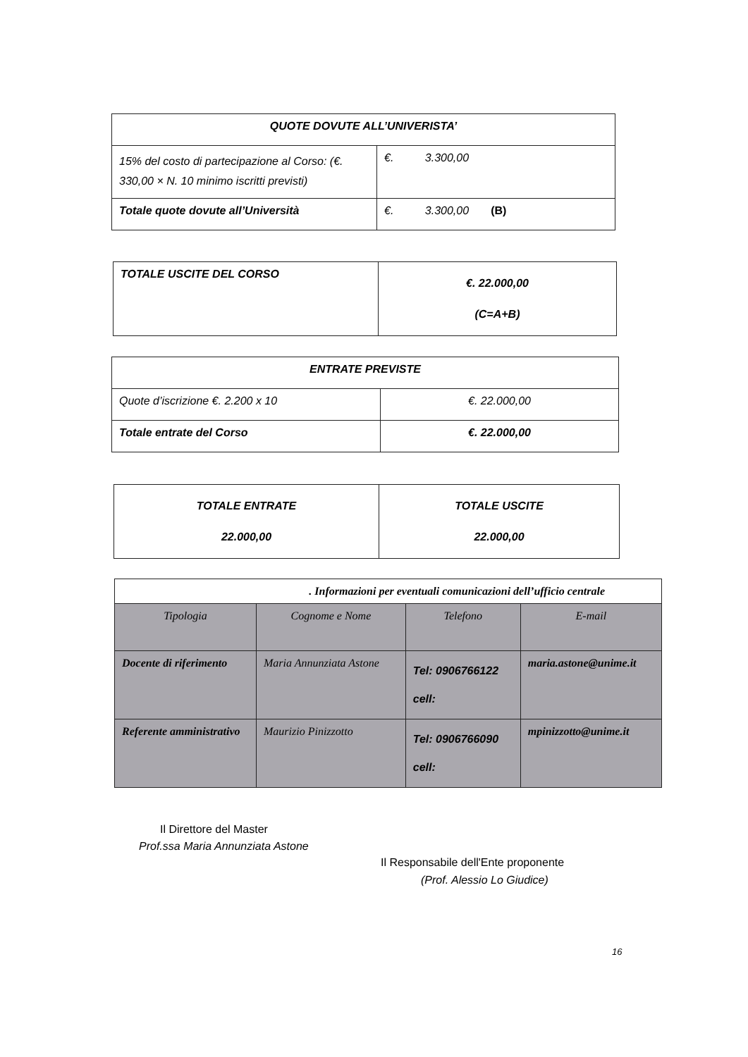| QUOTE DOVUTE ALL’UNIVERISTA’ | |
| --- | --- |
| 15% del costo di partecipazione al Corso: (€. 330,00 × N. 10 minimo iscritti previsti) | €. 3.300,00 |
| Totale quote dovute all’Università | €. 3.300,00 (B) |
| TOTALE USCITE DEL CORSO | €. 22.000,00 (C=A+B) |
| ENTRATE PREVISTE | |
| --- | --- |
| Quote d’iscrizione €. 2.200 x 10 | €. 22.000,00 |
| Totale entrate del Corso | €. 22.000,00 |
| TOTALE ENTRATE 22.000,00 | TOTALE USCITE 22.000,00 |
| . Informazioni per eventuali comunicazioni dell’ufficio centrale | | | |
| Tipologia | Cognome e Nome | Telefono | E-mail |
| Docente di riferimento | Maria Annunziata Astone | Tel: 0906766122 cell: | maria.astone@unime.it |
| Referente amministrativo | Maurizio Pinizzotto | Tel: 0906766090 cell: | mpinizzotto@unime.it |
Il Direttore del Master
Prof.ssa Maria Annunziata Astone
Il Responsabile dell'Ente proponente
(Prof. Alessio Lo Giudice)
16